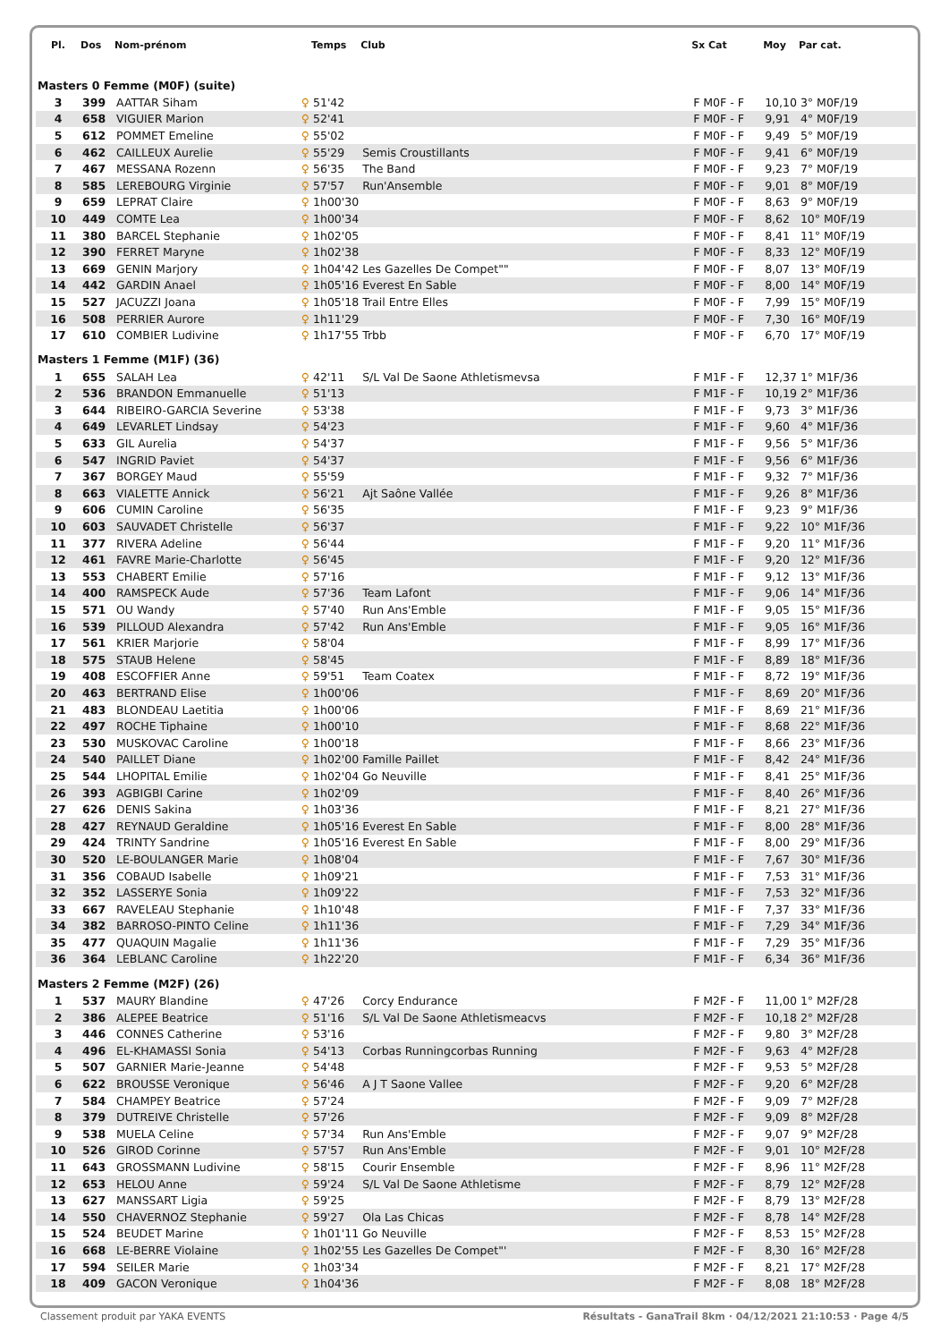| Pl. | Dos | Nom-prénom | | Temps | Club | Sx Cat | Moy | Par cat. |
| --- | --- | --- | --- | --- | --- | --- | --- | --- |
| Masters 0 Femme (M0F) (suite) | | | | | | | | |
| 3 | 399 | AATTAR Siham | ♀ | 51'42 | | F M0F - F | 10,10 | 3° M0F/19 |
| 4 | 658 | VIGUIER Marion | ♀ | 52'41 | | F M0F - F | 9,91 | 4° M0F/19 |
| 5 | 612 | POMMET Emeline | ♀ | 55'02 | | F M0F - F | 9,49 | 5° M0F/19 |
| 6 | 462 | CAILLEUX Aurelie | ♀ | 55'29 | Semis Croustillants | F M0F - F | 9,41 | 6° M0F/19 |
| 7 | 467 | MESSANA Rozenn | ♀ | 56'35 | The Band | F M0F - F | 9,23 | 7° M0F/19 |
| 8 | 585 | LEREBOURG Virginie | ♀ | 57'57 | Run'Ansemble | F M0F - F | 9,01 | 8° M0F/19 |
| 9 | 659 | LEPRAT Claire | ♀ | 1h00'30 | | F M0F - F | 8,63 | 9° M0F/19 |
| 10 | 449 | COMTE Lea | ♀ | 1h00'34 | | F M0F - F | 8,62 | 10° M0F/19 |
| 11 | 380 | BARCEL Stephanie | ♀ | 1h02'05 | | F M0F - F | 8,41 | 11° M0F/19 |
| 12 | 390 | FERRET Maryne | ♀ | 1h02'38 | | F M0F - F | 8,33 | 12° M0F/19 |
| 13 | 669 | GENIN Marjory | ♀ | 1h04'42 | Les Gazelles De Compet"" | F M0F - F | 8,07 | 13° M0F/19 |
| 14 | 442 | GARDIN Anael | ♀ | 1h05'16 | Everest En Sable | F M0F - F | 8,00 | 14° M0F/19 |
| 15 | 527 | JACUZZI Joana | ♀ | 1h05'18 | Trail Entre Elles | F M0F - F | 7,99 | 15° M0F/19 |
| 16 | 508 | PERRIER Aurore | ♀ | 1h11'29 | | F M0F - F | 7,30 | 16° M0F/19 |
| 17 | 610 | COMBIER Ludivine | ♀ | 1h17'55 | Trbb | F M0F - F | 6,70 | 17° M0F/19 |
| Masters 1 Femme (M1F) (36) | | | | | | | | |
| 1 | 655 | SALAH Lea | ♀ | 42'11 | S/L Val De Saone Athletismevsa | F M1F - F | 12,37 | 1° M1F/36 |
| 2 | 536 | BRANDON Emmanuelle | ♀ | 51'13 | | F M1F - F | 10,19 | 2° M1F/36 |
| 3 | 644 | RIBEIRO-GARCIA Severine | ♀ | 53'38 | | F M1F - F | 9,73 | 3° M1F/36 |
| 4 | 649 | LEVARLET Lindsay | ♀ | 54'23 | | F M1F - F | 9,60 | 4° M1F/36 |
| 5 | 633 | GIL Aurelia | ♀ | 54'37 | | F M1F - F | 9,56 | 5° M1F/36 |
| 6 | 547 | INGRID Paviet | ♀ | 54'37 | | F M1F - F | 9,56 | 6° M1F/36 |
| 7 | 367 | BORGEY Maud | ♀ | 55'59 | | F M1F - F | 9,32 | 7° M1F/36 |
| 8 | 663 | VIALETTE Annick | ♀ | 56'21 | Ajt Saône Vallée | F M1F - F | 9,26 | 8° M1F/36 |
| 9 | 606 | CUMIN Caroline | ♀ | 56'35 | | F M1F - F | 9,23 | 9° M1F/36 |
| 10 | 603 | SAUVADET Christelle | ♀ | 56'37 | | F M1F - F | 9,22 | 10° M1F/36 |
| 11 | 377 | RIVERA Adeline | ♀ | 56'44 | | F M1F - F | 9,20 | 11° M1F/36 |
| 12 | 461 | FAVRE Marie-Charlotte | ♀ | 56'45 | | F M1F - F | 9,20 | 12° M1F/36 |
| 13 | 553 | CHABERT Emilie | ♀ | 57'16 | | F M1F - F | 9,12 | 13° M1F/36 |
| 14 | 400 | RAMSPECK Aude | ♀ | 57'36 | Team Lafont | F M1F - F | 9,06 | 14° M1F/36 |
| 15 | 571 | OU Wandy | ♀ | 57'40 | Run Ans'Emble | F M1F - F | 9,05 | 15° M1F/36 |
| 16 | 539 | PILLOUD Alexandra | ♀ | 57'42 | Run Ans'Emble | F M1F - F | 9,05 | 16° M1F/36 |
| 17 | 561 | KRIER Marjorie | ♀ | 58'04 | | F M1F - F | 8,99 | 17° M1F/36 |
| 18 | 575 | STAUB Helene | ♀ | 58'45 | | F M1F - F | 8,89 | 18° M1F/36 |
| 19 | 408 | ESCOFFIER Anne | ♀ | 59'51 | Team Coatex | F M1F - F | 8,72 | 19° M1F/36 |
| 20 | 463 | BERTRAND Elise | ♀ | 1h00'06 | | F M1F - F | 8,69 | 20° M1F/36 |
| 21 | 483 | BLONDEAU Laetitia | ♀ | 1h00'06 | | F M1F - F | 8,69 | 21° M1F/36 |
| 22 | 497 | ROCHE Tiphaine | ♀ | 1h00'10 | | F M1F - F | 8,68 | 22° M1F/36 |
| 23 | 530 | MUSKOVAC Caroline | ♀ | 1h00'18 | | F M1F - F | 8,66 | 23° M1F/36 |
| 24 | 540 | PAILLET Diane | ♀ | 1h02'00 | Famille Paillet | F M1F - F | 8,42 | 24° M1F/36 |
| 25 | 544 | LHOPITAL Emilie | ♀ | 1h02'04 | Go Neuville | F M1F - F | 8,41 | 25° M1F/36 |
| 26 | 393 | AGBIGBI Carine | ♀ | 1h02'09 | | F M1F - F | 8,40 | 26° M1F/36 |
| 27 | 626 | DENIS Sakina | ♀ | 1h03'36 | | F M1F - F | 8,21 | 27° M1F/36 |
| 28 | 427 | REYNAUD Geraldine | ♀ | 1h05'16 | Everest En Sable | F M1F - F | 8,00 | 28° M1F/36 |
| 29 | 424 | TRINTY Sandrine | ♀ | 1h05'16 | Everest En Sable | F M1F - F | 8,00 | 29° M1F/36 |
| 30 | 520 | LE-BOULANGER Marie | ♀ | 1h08'04 | | F M1F - F | 7,67 | 30° M1F/36 |
| 31 | 356 | COBAUD Isabelle | ♀ | 1h09'21 | | F M1F - F | 7,53 | 31° M1F/36 |
| 32 | 352 | LASSERYE Sonia | ♀ | 1h09'22 | | F M1F - F | 7,53 | 32° M1F/36 |
| 33 | 667 | RAVELEAU Stephanie | ♀ | 1h10'48 | | F M1F - F | 7,37 | 33° M1F/36 |
| 34 | 382 | BARROSO-PINTO Celine | ♀ | 1h11'36 | | F M1F - F | 7,29 | 34° M1F/36 |
| 35 | 477 | QUAQUIN Magalie | ♀ | 1h11'36 | | F M1F - F | 7,29 | 35° M1F/36 |
| 36 | 364 | LEBLANC Caroline | ♀ | 1h22'20 | | F M1F - F | 6,34 | 36° M1F/36 |
| Masters 2 Femme (M2F) (26) | | | | | | | | |
| 1 | 537 | MAURY Blandine | ♀ | 47'26 | Corcy Endurance | F M2F - F | 11,00 | 1° M2F/28 |
| 2 | 386 | ALEPEE Beatrice | ♀ | 51'16 | S/L Val De Saone Athletismeacvs | F M2F - F | 10,18 | 2° M2F/28 |
| 3 | 446 | CONNES Catherine | ♀ | 53'16 | | F M2F - F | 9,80 | 3° M2F/28 |
| 4 | 496 | EL-KHAMASSI Sonia | ♀ | 54'13 | Corbas Runningcorbas Running | F M2F - F | 9,63 | 4° M2F/28 |
| 5 | 507 | GARNIER Marie-Jeanne | ♀ | 54'48 | | F M2F - F | 9,53 | 5° M2F/28 |
| 6 | 622 | BROUSSE Veronique | ♀ | 56'46 | A J T Saone Vallee | F M2F - F | 9,20 | 6° M2F/28 |
| 7 | 584 | CHAMPEY Beatrice | ♀ | 57'24 | | F M2F - F | 9,09 | 7° M2F/28 |
| 8 | 379 | DUTREIVE Christelle | ♀ | 57'26 | | F M2F - F | 9,09 | 8° M2F/28 |
| 9 | 538 | MUELA Celine | ♀ | 57'34 | Run Ans'Emble | F M2F - F | 9,07 | 9° M2F/28 |
| 10 | 526 | GIROD Corinne | ♀ | 57'57 | Run Ans'Emble | F M2F - F | 9,01 | 10° M2F/28 |
| 11 | 643 | GROSSMANN Ludivine | ♀ | 58'15 | Courir Ensemble | F M2F - F | 8,96 | 11° M2F/28 |
| 12 | 653 | HELOU Anne | ♀ | 59'24 | S/L Val De Saone Athletisme | F M2F - F | 8,79 | 12° M2F/28 |
| 13 | 627 | MANSSART Ligia | ♀ | 59'25 | | F M2F - F | 8,79 | 13° M2F/28 |
| 14 | 550 | CHAVERNOZ Stephanie | ♀ | 59'27 | Ola Las Chicas | F M2F - F | 8,78 | 14° M2F/28 |
| 15 | 524 | BEUDET Marine | ♀ | 1h01'11 | Go Neuville | F M2F - F | 8,53 | 15° M2F/28 |
| 16 | 668 | LE-BERRE Violaine | ♀ | 1h02'55 | Les Gazelles De Compet"' | F M2F - F | 8,30 | 16° M2F/28 |
| 17 | 594 | SEILER Marie | ♀ | 1h03'34 | | F M2F - F | 8,21 | 17° M2F/28 |
| 18 | 409 | GACON Veronique | ♀ | 1h04'36 | | F M2F - F | 8,08 | 18° M2F/28 |
Classement produit par YAKA EVENTS Résultats - GanaTrail 8km · 04/12/2021 21:10:53 · Page 4/5